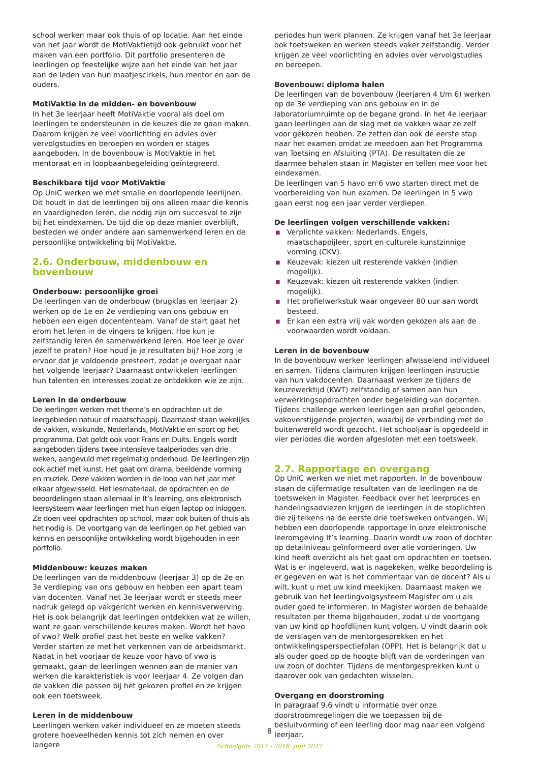school werken maar ook thuis of op locatie. Aan het einde van het jaar wordt de MotiVaktietijd ook gebruikt voor het maken van een portfolio. Dit portfolio presenteren de leerlingen op feestelijke wijze aan het einde van het jaar aan de leden van hun maatjescirkels, hun mentor en aan de ouders.
MotiVaktie in de midden- en bovenbouw
In het 3e leerjaar heeft MotiVaktie vooral als doel om leerlingen te ondersteunen in de keuzes die ze gaan maken. Daarom krijgen ze veel voorlichting en advies over vervolgstudies en beroepen en worden er stages aangeboden. In de bovenbouw is MotiVaktie in het mentoraat en in loopbaanbegeleiding geïntegreerd.
Beschikbare tijd voor MotiVaktie
Op UniC werken we met smalle en doorlopende leerlijnen. Dit houdt in dat de leerlingen bij ons alleen maar die kennis en vaardigheden leren, die nodig zijn om succesvol te zijn bij het eindexamen. De tijd die op deze manier overblijft, besteden we onder andere aan samenwerkend leren en de persoonlijke ontwikkeling bij MotiVaktie.
2.6. Onderbouw, middenbouw en bovenbouw
Onderbouw: persoonlijke groei
De leerlingen van de onderbouw (brugklas en leerjaar 2) werken op de 1e en 2e verdieping van ons gebouw en hebben een eigen docententeam. Vanaf de start gaat het erom het leren in de vingers te krijgen. Hoe kun je zelfstandig leren én samenwerkend leren. Hoe leer je over jezelf te praten? Hoe houd je je resultaten bij? Hoe zorg je ervoor dat je voldoende presteert, zodat je overgaat naar het volgende leerjaar? Daarnaast ontwikkelen leerlingen hun talenten en interesses zodat ze ontdekken wie ze zijn.
Leren in de onderbouw
De leerlingen werken met thema’s en opdrachten uit de leergebieden natuur of maatschappij. Daarnaast staan wekelijks de vakken, wiskunde, Nederlands, MotiVaktie en sport op het programma. Dat geldt ook voor Frans en Duits. Engels wordt aangeboden tijdens twee intensieve taalperiodes van drie weken, aangevuld met regelmatig onderhoud. De leerlingen zijn ook actief met kunst. Het gaat om drama, beeldende vorming en muziek. Deze vakken worden in de loop van het jaar met elkaar afgewisseld. Het lesmateriaal, de opdrachten en de beoordelingen staan allemaal in It’s learning, ons elektronisch leersysteem waar leerlingen met hun eigen laptop op inloggen. Ze doen veel opdrachten op school, maar ook buiten of thuis als het nodig is. De voortgang van de leerlingen op het gebied van kennis en persoonlijke ontwikkeling wordt bijgehouden in een portfolio.
Middenbouw: keuzes maken
De leerlingen van de middenbouw (leerjaar 3) op de 2e en 3e verdieping van ons gebouw en hebben een apart team van docenten. Vanaf het 3e leerjaar wordt er steeds meer nadruk gelegd op vakgericht werken en kennisverwerving. Het is ook belangrijk dat leerlingen ontdekken wat ze willen, want ze gaan verschillende keuzes maken. Wordt het havo of vwo? Welk profiel past het beste en welke vakken? Verder starten ze met het verkennen van de arbeidsmarkt. Nadat in het voorjaar de keuze voor havo of vwo is gemaakt, gaan de leerlingen wennen aan de manier van werken die karakteristiek is voor leerjaar 4. Ze volgen dan de vakken die passen bij het gekozen profiel en ze krijgen ook een toetsweek.
Leren in de middenbouw
Leerlingen werken vaker individueel en ze moeten steeds grotere hoeveelheden kennis tot zich nemen en over langere
periodes hun werk plannen. Ze krijgen vanaf het 3e leerjaar ook toetsweken en werken steeds vaker zelfstandig. Verder krijgen ze veel voorlichting en advies over vervolgstudies en beroepen.
Bovenbouw: diploma halen
De leerlingen van de bovenbouw (leerjaren 4 t/m 6) werken op de 3e verdieping van ons gebouw en in de laboratoriumruimte op de begane grond. In het 4e leerjaar gaan leerlingen aan de slag met de vakken waar ze zelf voor gekozen hebben. Ze zetten dan ook de eerste stap naar het examen omdat ze meedoen aan het Programma van Toetsing en Afsluiting (PTA). De resultaten die ze daarmee behalen staan in Magister en tellen mee voor het eindexamen.
De leerlingen van 5 havo en 6 vwo starten direct met de voorbereiding van hun examen. De leerlingen in 5 vwo gaan eerst nog een jaar verder verdiepen.
De leerlingen volgen verschillende vakken:
■ Verplichte vakken: Nederlands, Engels, maatschappijleer, sport en culturele kunstzinnige vorming (CKV).
■ Keuzevak: kiezen uit resterende vakken (indien mogelijk).
■ Keuzevak: kiezen uit resterende vakken (indien mogelijk).
■ Het profielwerkstuk waar ongeveer 80 uur aan wordt besteed.
■ Er kan een extra vrij vak worden gekozen als aan de voorwaarden wordt voldaan.
Leren in de bovenbouw
In de bovenbouw werken leerlingen afwisselend individueel en samen. Tijdens claimuren krijgen leerlingen instructie van hun vakdocenten. Daarnaast werken ze tijdens de keuzewerktijd (KWT) zelfstandig of samen aan hun verwerkingsopdrachten onder begeleiding van docenten. Tijdens challenge werken leerlingen aan profiel gebonden, vakoverstijgende projecten, waarbij de verbinding met de buitenwereld wordt gezocht. Het schooljaar is opgedeeld in vier periodes die worden afgesloten met een toetsweek.
2.7. Rapportage en overgang
Op UniC werken we niet met rapporten. In de bovenbouw staan de cijfermatige resultaten van de leerlingen na de toetsweken in Magister. Feedback over het leerproces en handelingsadviezen krijgen de leerlingen in de stoplichten die zij telkens na de eerste drie toetsweken ontvangen. Wij hebben een doorlopende rapportage in onze elektronische leeromgeving It’s learning. Daarin wordt uw zoon of dochter op detailniveau geïnformeerd over alle vorderingen. Uw kind heeft overzicht als het gaat om opdrachten en toetsen. Wat is er ingeleverd, wat is nagekeken, welke beoordeling is er gegeven en wat is het commentaar van de docent? Als u wilt, kunt u met uw kind meekijken. Daarnaast maken we gebruik van het leerlingvolgsysteem Magister om u als ouder goed te informeren. In Magister worden de behaalde resultaten per thema bijgehouden, zodat u de voortgang van uw kind op hoofdlijnen kunt volgen. U vindt daarin ook de verslagen van de mentorgesprekken en het ontwikkelingsperspectiefplan (OPP). Het is belangrijk dat u als ouder goed op de hoogte blijft van de vorderingen van uw zoon of dochter. Tijdens de mentorgesprekken kunt u daarover ook van gedachten wisselen.
Overgang en doorstroming
In paragraaf 9.6 vindt u informatie over onze doorstroomregelingen die we toepassen bij de besluitvorming of een leerling door mag naar een volgend leerjaar.
8
Schoolgids 2017 - 2018, juni 2017